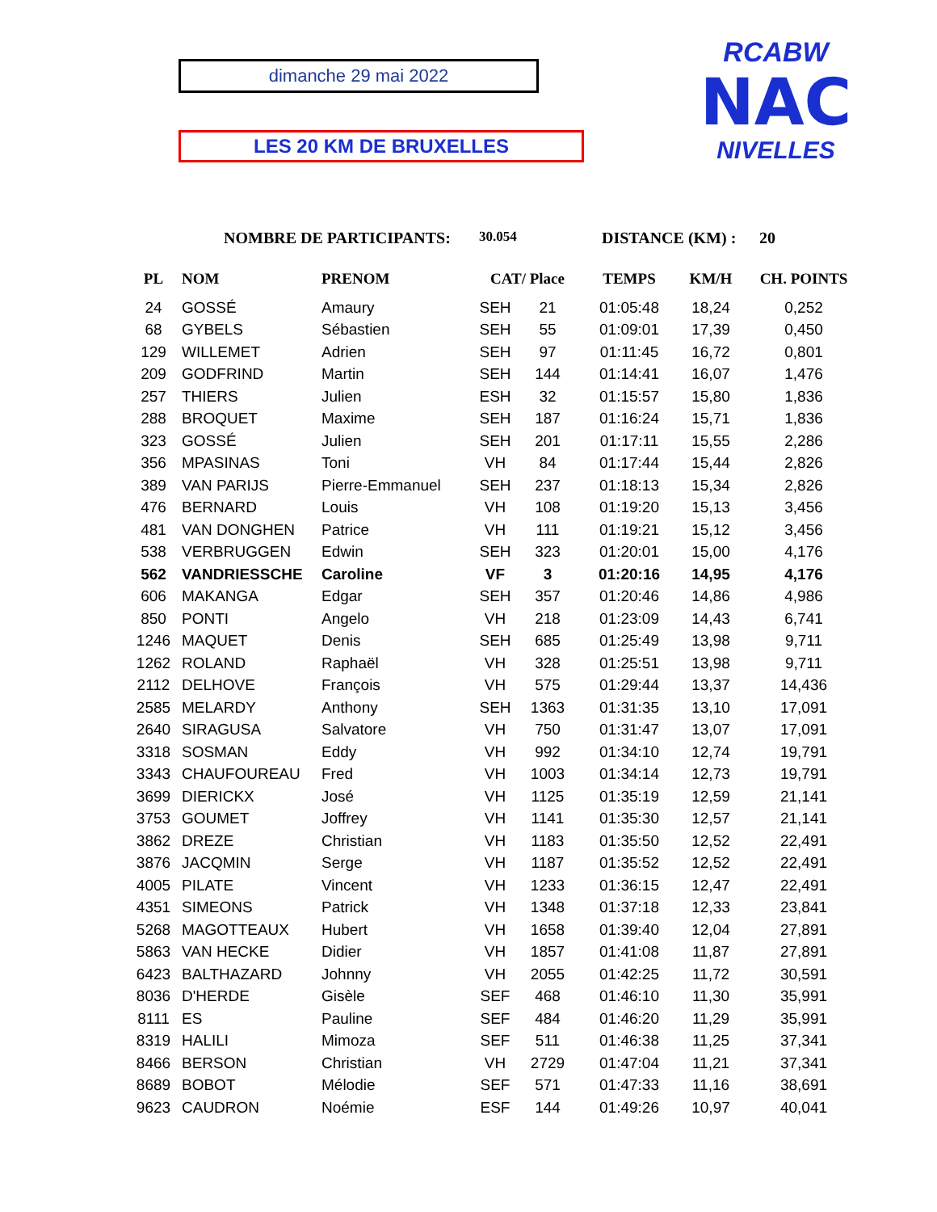dimanche 29 mai 2022
LES 20 KM DE BRUXELLES
RCABW
NAC
NIVELLES
NOMBRE DE PARTICIPANTS: 30.054 DISTANCE (KM) : 20
| PL | NOM | PRENOM | CAT/ Place | | TEMPS | KM/H | CH. POINTS |
| --- | --- | --- | --- | --- | --- | --- | --- |
| 24 | GOSSÉ | Amaury | SEH | 21 | 01:05:48 | 18,24 | 0,252 |
| 68 | GYBELS | Sébastien | SEH | 55 | 01:09:01 | 17,39 | 0,450 |
| 129 | WILLEMET | Adrien | SEH | 97 | 01:11:45 | 16,72 | 0,801 |
| 209 | GODFRIND | Martin | SEH | 144 | 01:14:41 | 16,07 | 1,476 |
| 257 | THIERS | Julien | ESH | 32 | 01:15:57 | 15,80 | 1,836 |
| 288 | BROQUET | Maxime | SEH | 187 | 01:16:24 | 15,71 | 1,836 |
| 323 | GOSSÉ | Julien | SEH | 201 | 01:17:11 | 15,55 | 2,286 |
| 356 | MPASINAS | Toni | VH | 84 | 01:17:44 | 15,44 | 2,826 |
| 389 | VAN PARIJS | Pierre-Emmanuel | SEH | 237 | 01:18:13 | 15,34 | 2,826 |
| 476 | BERNARD | Louis | VH | 108 | 01:19:20 | 15,13 | 3,456 |
| 481 | VAN DONGHEN | Patrice | VH | 111 | 01:19:21 | 15,12 | 3,456 |
| 538 | VERBRUGGEN | Edwin | SEH | 323 | 01:20:01 | 15,00 | 4,176 |
| 562 | VANDRIESSCHE | Caroline | VF | 3 | 01:20:16 | 14,95 | 4,176 |
| 606 | MAKANGA | Edgar | SEH | 357 | 01:20:46 | 14,86 | 4,986 |
| 850 | PONTI | Angelo | VH | 218 | 01:23:09 | 14,43 | 6,741 |
| 1246 | MAQUET | Denis | SEH | 685 | 01:25:49 | 13,98 | 9,711 |
| 1262 | ROLAND | Raphaël | VH | 328 | 01:25:51 | 13,98 | 9,711 |
| 2112 | DELHOVE | François | VH | 575 | 01:29:44 | 13,37 | 14,436 |
| 2585 | MELARDY | Anthony | SEH | 1363 | 01:31:35 | 13,10 | 17,091 |
| 2640 | SIRAGUSA | Salvatore | VH | 750 | 01:31:47 | 13,07 | 17,091 |
| 3318 | SOSMAN | Eddy | VH | 992 | 01:34:10 | 12,74 | 19,791 |
| 3343 | CHAUFOUREAU | Fred | VH | 1003 | 01:34:14 | 12,73 | 19,791 |
| 3699 | DIERICKX | José | VH | 1125 | 01:35:19 | 12,59 | 21,141 |
| 3753 | GOUMET | Joffrey | VH | 1141 | 01:35:30 | 12,57 | 21,141 |
| 3862 | DREZE | Christian | VH | 1183 | 01:35:50 | 12,52 | 22,491 |
| 3876 | JACQMIN | Serge | VH | 1187 | 01:35:52 | 12,52 | 22,491 |
| 4005 | PILATE | Vincent | VH | 1233 | 01:36:15 | 12,47 | 22,491 |
| 4351 | SIMEONS | Patrick | VH | 1348 | 01:37:18 | 12,33 | 23,841 |
| 5268 | MAGOTTEAUX | Hubert | VH | 1658 | 01:39:40 | 12,04 | 27,891 |
| 5863 | VAN HECKE | Didier | VH | 1857 | 01:41:08 | 11,87 | 27,891 |
| 6423 | BALTHAZARD | Johnny | VH | 2055 | 01:42:25 | 11,72 | 30,591 |
| 8036 | D'HERDE | Gisèle | SEF | 468 | 01:46:10 | 11,30 | 35,991 |
| 8111 | ES | Pauline | SEF | 484 | 01:46:20 | 11,29 | 35,991 |
| 8319 | HALILI | Mimoza | SEF | 511 | 01:46:38 | 11,25 | 37,341 |
| 8466 | BERSON | Christian | VH | 2729 | 01:47:04 | 11,21 | 37,341 |
| 8689 | BOBOT | Mélodie | SEF | 571 | 01:47:33 | 11,16 | 38,691 |
| 9623 | CAUDRON | Noémie | ESF | 144 | 01:49:26 | 10,97 | 40,041 |